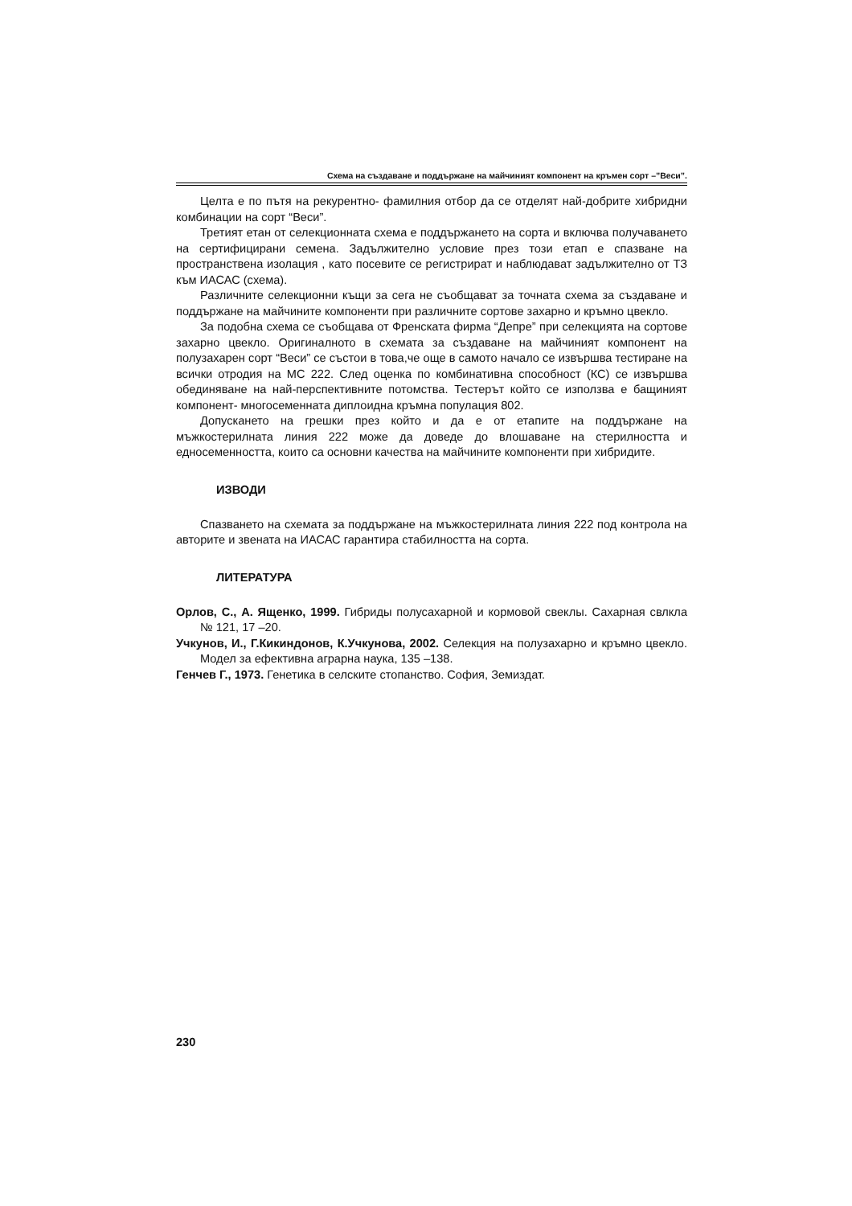Схема на създаване и поддържане на майчиният компонент на кръмен сорт –”Веси”.
Целта е по пътя на рекурентно- фамилния отбор да се отделят най-добрите хибридни комбинации на сорт “Веси”.
Третият етан от селекционната схема е поддържането на сорта и включва получаването на сертифицирани семена. Задължително условие през този етап е спазване на пространствена изолация , като посевите се регистрират и наблюдават задължително от ТЗ към ИАСАС (схема).
Различните селекционни къщи за сега не съобщават за точната схема за създаване и поддържане на майчините компоненти при различните сортове захарно и кръмно цвекло.
За подобна схема се съобщава от Френската фирма “Депре” при селекцията на сортове захарно цвекло. Оригиналното в схемата за създаване на майчиният компонент на полузахарен сорт “Веси” се състои в това,че още в самото начало се извършва тестиране на всички отродия на МС 222. След оценка по комбинативна способност (КС) се извършва обединяване на най-перспективните потомства. Тестерът който се използва е бащиният компонент- многосеменната диплоидна кръмна популация 802.
Допускането на грешки през който и да е от етапите на поддържане на мъжкостерилната линия 222 може да доведе до влошаване на стерилността и едносеменността, които са основни качества на майчините компоненти при хибридите.
ИЗВОДИ
Спазването на схемата за поддържане на мъжкостерилната линия 222 под контрола на авторите и звената на ИАСАС гарантира стабилността на сорта.
ЛИТЕРАТУРА
Орлов, С., А. Ященко, 1999. Гибриды полусахарной и кормовой свеклы. Сахарная свлкла № 121, 17 –20.
Учкунов, И., Г.Кикиндонов, К.Учкунова, 2002. Селекция на полузахарно и кръмно цвекло. Модел за ефективна аграрна наука, 135 –138.
Генчев Г., 1973. Генетика в селските стопанство. София, Земиздат.
230